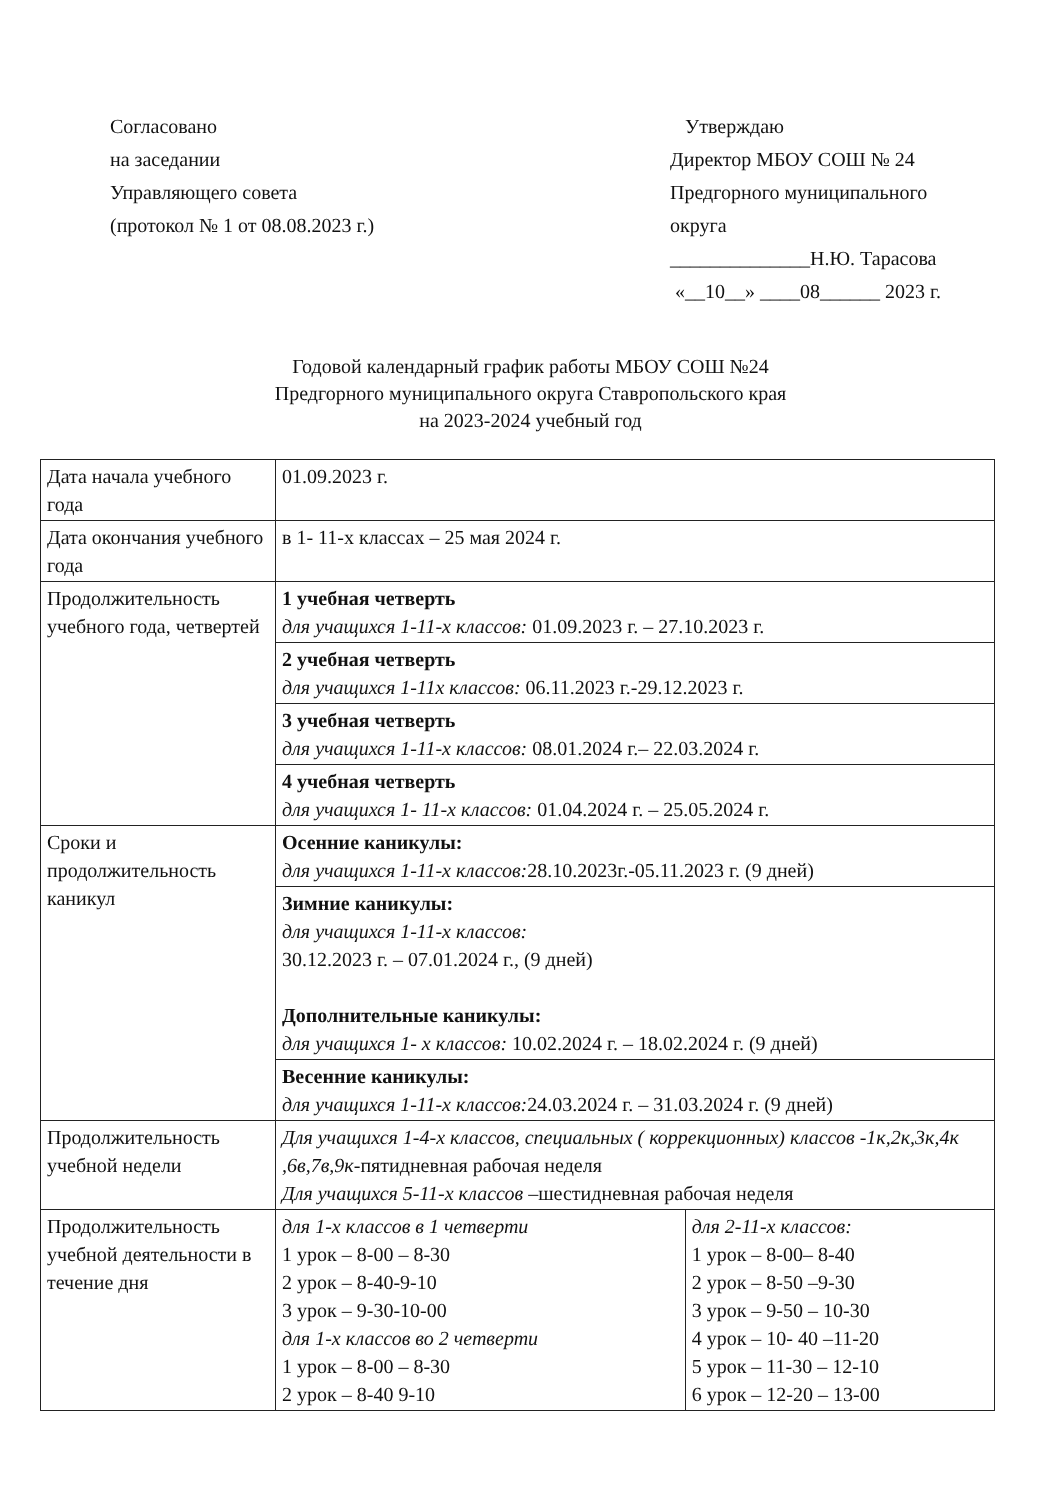Согласовано
на заседании
Управляющего совета
(протокол № 1 от 08.08.2023 г.)
Утверждаю
Директор МБОУ СОШ № 24
Предгорного муниципального
округа
______________Н.Ю. Тарасова
«__10__» ____08______ 2023 г.
Годовой календарный график работы МБОУ СОШ №24
Предгорного муниципального округа Ставропольского края
на 2023-2024 учебный год
| Дата начала учебного года | 01.09.2023 г. | |
| Дата окончания учебного года | в 1- 11-х классах – 25 мая 2024 г. | |
| Продолжительность учебного года, четвертей | 1 учебная четверть для учащихся 1-11-х классов: 01.09.2023 г. – 27.10.2023 г. | |
| | 2 учебная четверть для учащихся 1-11х классов: 06.11.2023 г.-29.12.2023 г. | |
| | 3 учебная четверть для учащихся 1-11-х классов: 08.01.2024 г.– 22.03.2024 г. | |
| | 4 учебная четверть для учащихся 1- 11-х классов: 01.04.2024 г. – 25.05.2024 г. | |
| Сроки и продолжительность каникул | Осенние каникулы: для учащихся 1-11-х классов: 28.10.2023г.-05.11.2023 г. (9 дней) | |
| | Зимние каникулы: для учащихся 1-11-х классов: 30.12.2023 г. – 07.01.2024 г., (9 дней) Дополнительные каникулы: для учащихся 1- х классов: 10.02.2024 г. – 18.02.2024 г. (9 дней) | |
| | Весенние каникулы: для учащихся 1-11-х классов: 24.03.2024 г. – 31.03.2024 г. (9 дней) | |
| Продолжительность учебной недели | Для учащихся 1-4-х классов, специальных ( коррекционных) классов -1к,2к,3к,4к ,6в,7в,9к -пятидневная рабочая неделя Для учащихся 5-11-х классов –шестидневная рабочая неделя | |
| Продолжительность учебной деятельности в течение дня | для 1-х классов в 1 четверти 1 урок – 8-00 – 8-30 2 урок – 8-40-9-10 3 урок – 9-30-10-00 для 1-х классов во 2 четверти 1 урок – 8-00 – 8-30 2 урок – 8-40 9-10 | для 2-11-х классов: 1 урок – 8-00– 8-40 2 урок – 8-50 –9-30 3 урок – 9-50 – 10-30 4 урок – 10- 40 –11-20 5 урок – 11-30 – 12-10 6 урок – 12-20 – 13-00 |